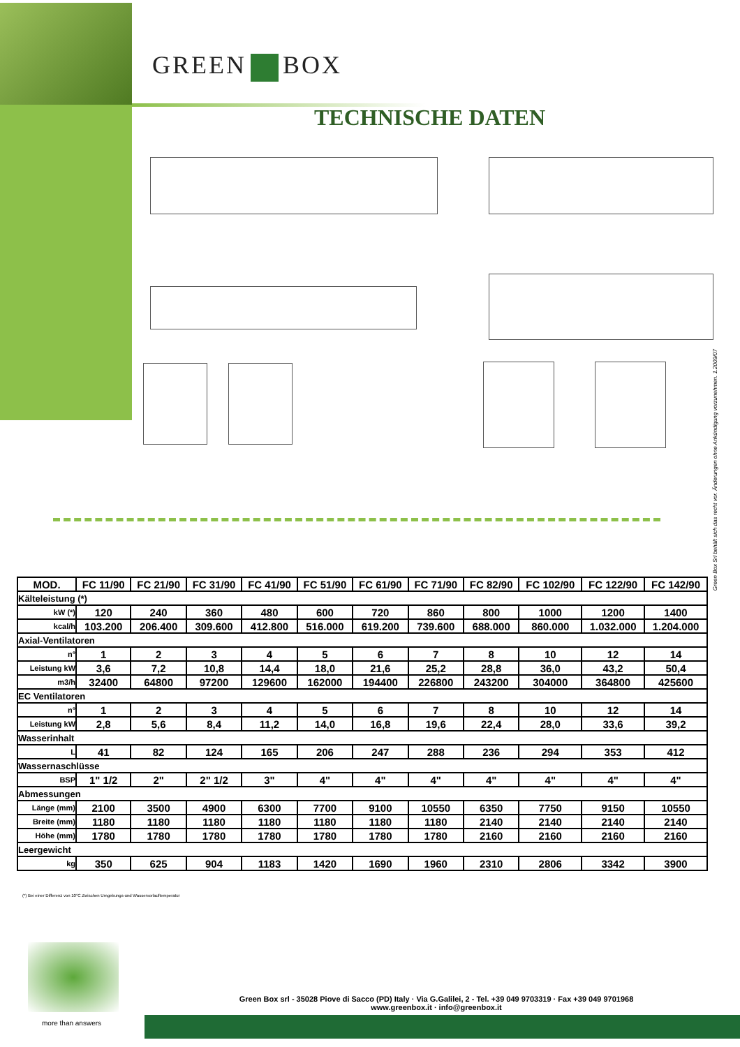GREEN BOX
TECHNISCHE DATEN
Green Box Srl behält sich das recht vor. Änderungen ohne Ankündigung vorzunehmen. 1.2009/07
| MOD. | FC 11/90 | FC 21/90 | FC 31/90 | FC 41/90 | FC 51/90 | FC 61/90 | FC 71/90 | FC 82/90 | FC 102/90 | FC 122/90 | FC 142/90 |
| --- | --- | --- | --- | --- | --- | --- | --- | --- | --- | --- | --- |
| Kälteleistung (*) | | | | | | | | | | | |
| kW (*) | 120 | 240 | 360 | 480 | 600 | 720 | 860 | 800 | 1000 | 1200 | 1400 |
| kcal/h | 103.200 | 206.400 | 309.600 | 412.800 | 516.000 | 619.200 | 739.600 | 688.000 | 860.000 | 1.032.000 | 1.204.000 |
| Axial-Ventilatoren | | | | | | | | | | | |
| n° | 1 | 2 | 3 | 4 | 5 | 6 | 7 | 8 | 10 | 12 | 14 |
| Leistung kW | 3,6 | 7,2 | 10,8 | 14,4 | 18,0 | 21,6 | 25,2 | 28,8 | 36,0 | 43,2 | 50,4 |
| m3/h | 32400 | 64800 | 97200 | 129600 | 162000 | 194400 | 226800 | 243200 | 304000 | 364800 | 425600 |
| EC Ventilatoren | | | | | | | | | | | |
| n° | 1 | 2 | 3 | 4 | 5 | 6 | 7 | 8 | 10 | 12 | 14 |
| Leistung kW | 2,8 | 5,6 | 8,4 | 11,2 | 14,0 | 16,8 | 19,6 | 22,4 | 28,0 | 33,6 | 39,2 |
| Wasserinhalt | | | | | | | | | | | |
| L | 41 | 82 | 124 | 165 | 206 | 247 | 288 | 236 | 294 | 353 | 412 |
| Wassernaschlüsse | | | | | | | | | | | |
| BSP | 1" 1/2 | 2" | 2" 1/2 | 3" | 4" | 4" | 4" | 4" | 4" | 4" | 4" |
| Abmessungen | | | | | | | | | | | |
| Länge (mm) | 2100 | 3500 | 4900 | 6300 | 7700 | 9100 | 10550 | 6350 | 7750 | 9150 | 10550 |
| Breite (mm) | 1180 | 1180 | 1180 | 1180 | 1180 | 1180 | 1180 | 2140 | 2140 | 2140 | 2140 |
| Höhe (mm) | 1780 | 1780 | 1780 | 1780 | 1780 | 1780 | 1780 | 2160 | 2160 | 2160 | 2160 |
| Leergewicht | | | | | | | | | | | |
| kg | 350 | 625 | 904 | 1183 | 1420 | 1690 | 1960 | 2310 | 2806 | 3342 | 3900 |
(*) Bei einer Differenz von 10°C Zwischen Umgebungs-und Wasservorlauftemperatur
more than answers
Green Box srl - 35028 Piove di Sacco (PD) Italy · Via G.Galilei, 2 - Tel. +39 049 9703319 · Fax +39 049 9701968
www.greenbox.it · info@greenbox.it